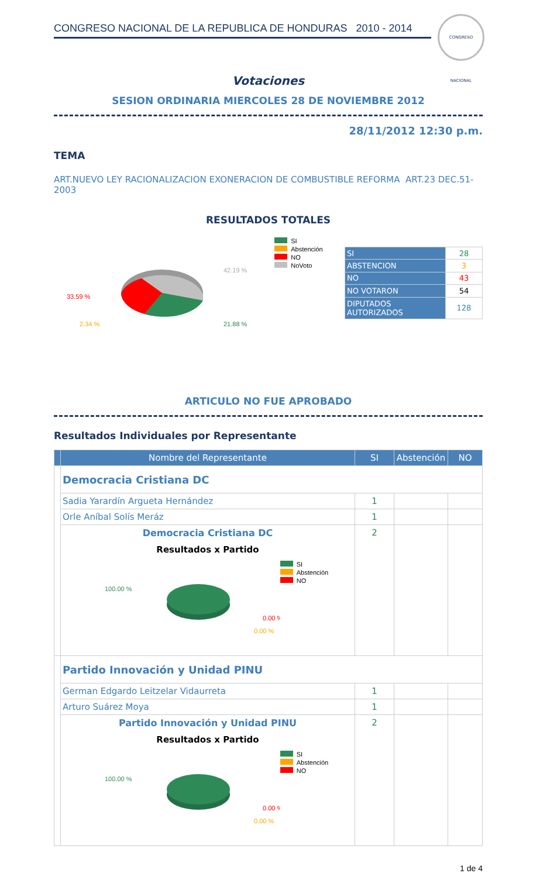CONGRESO NACIONAL DE LA REPUBLICA DE HONDURAS 2010 - 2014
CONGRESO NACIONAL
Votaciones
SESION ORDINARIA MIERCOLES 28 DE NOVIEMBRE 2012
28/11/2012 12:30 p.m.
TEMA
ART.NUEVO LEY RACIONALIZACION EXONERACION DE COMBUSTIBLE REFORMA ART.23 DEC.51-2003
RESULTADOS TOTALES
42.19 %
33.59 %
2.34 %
21.88 %
SI
Abstención
NO
NoVoto
| SI | 28 |
| ABSTENCION | 3 |
| NO | 43 |
| NO VOTARON | 54 |
| DIPUTADOS AUTORIZADOS | 128 |
ARTICULO NO FUE APROBADO
Resultados Individuales por Representante
| | Nombre del Representante | SI | Abstención | NO |
| --- | --- | --- | --- | --- |
| | Democracia Cristiana DC | | | |
| | Sadia Yarardín Argueta Hernández | 1 | | |
| | Orle Aníbal Solís Meráz | 1 | | |
| | Democracia Cristiana DC Resultados x Partido 100.00 % 0.00 % 0.00 % SI Abstención NO | 2 | | |
| | Partido Innovación y Unidad PINU | | | |
| | German Edgardo Leitzelar Vidaurreta | 1 | | |
| | Arturo Suárez Moya | 1 | | |
| | Partido Innovación y Unidad PINU Resultados x Partido 100.00 % 0.00 % 0.00 % SI Abstención NO | 2 | | |
1 de 4